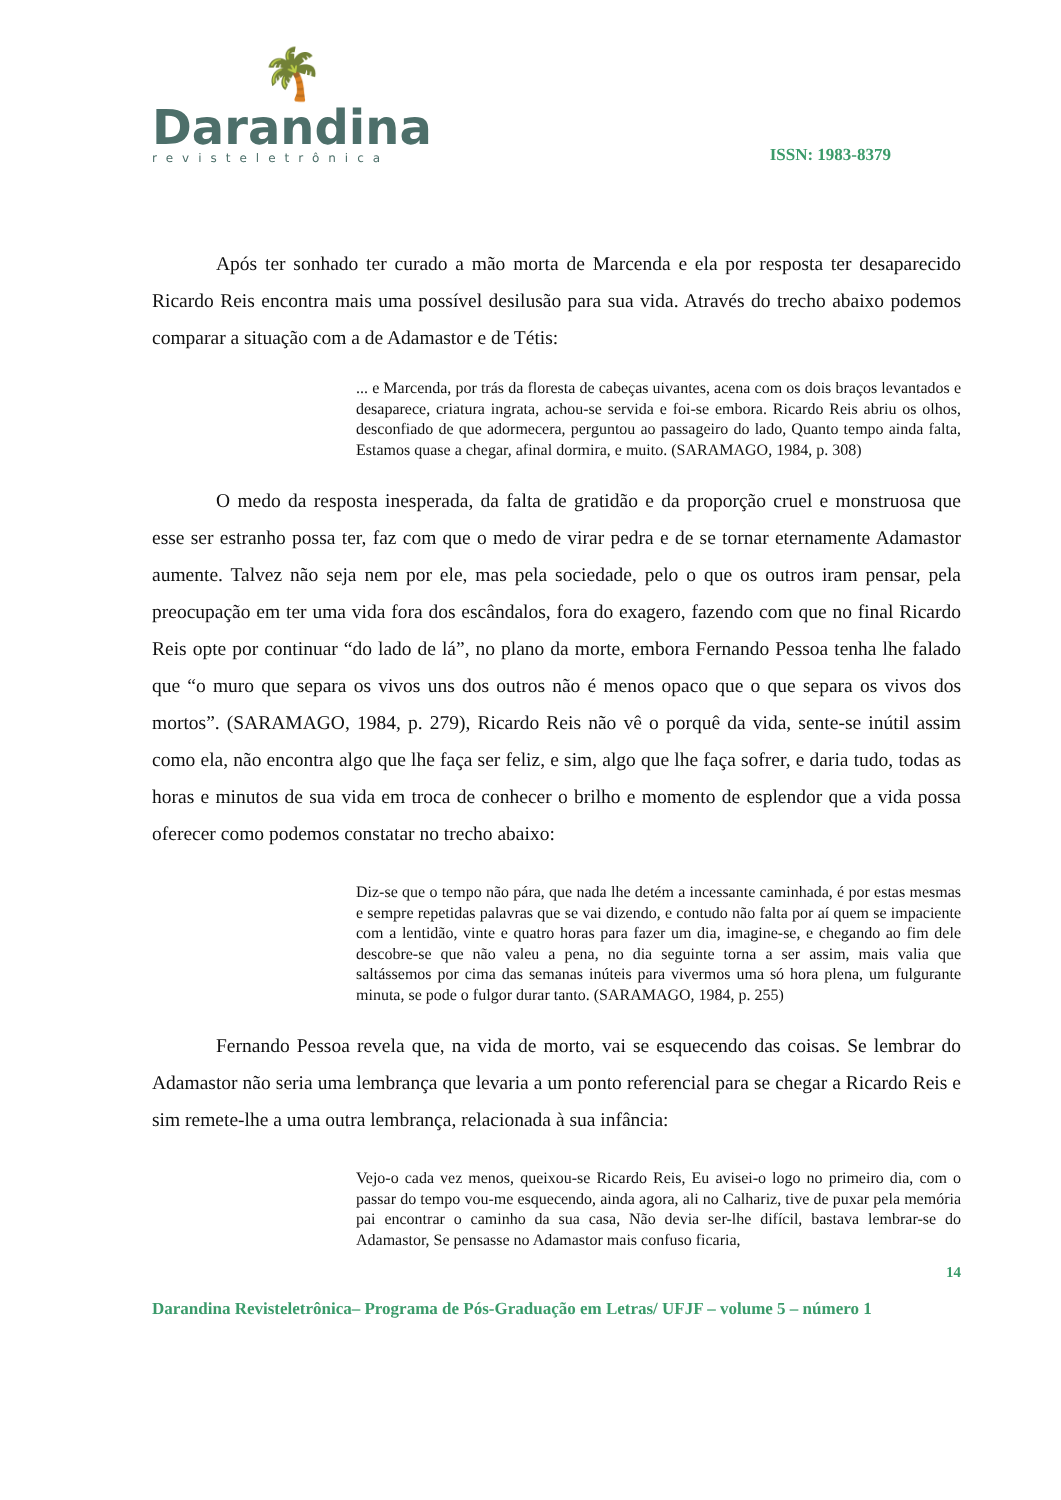🌴
Darandina
revisteletrônica
ISSN: 1983-8379
Após ter sonhado ter curado a mão morta de Marcenda e ela por resposta ter desaparecido Ricardo Reis encontra mais uma possível desilusão para sua vida. Através do trecho abaixo podemos comparar a situação com a de Adamastor e de Tétis:
... e Marcenda, por trás da floresta de cabeças uivantes, acena com os dois braços levantados e desaparece, criatura ingrata, achou-se servida e foi-se embora. Ricardo Reis abriu os olhos, desconfiado de que adormecera, perguntou ao passageiro do lado, Quanto tempo ainda falta, Estamos quase a chegar, afinal dormira, e muito. (SARAMAGO, 1984, p. 308)
O medo da resposta inesperada, da falta de gratidão e da proporção cruel e monstruosa que esse ser estranho possa ter, faz com que o medo de virar pedra e de se tornar eternamente Adamastor aumente. Talvez não seja nem por ele, mas pela sociedade, pelo o que os outros iram pensar, pela preocupação em ter uma vida fora dos escândalos, fora do exagero, fazendo com que no final Ricardo Reis opte por continuar “do lado de lá”, no plano da morte, embora Fernando Pessoa tenha lhe falado que “o muro que separa os vivos uns dos outros não é menos opaco que o que separa os vivos dos mortos”. (SARAMAGO, 1984, p. 279), Ricardo Reis não vê o porquê da vida, sente-se inútil assim como ela, não encontra algo que lhe faça ser feliz, e sim, algo que lhe faça sofrer, e daria tudo, todas as horas e minutos de sua vida em troca de conhecer o brilho e momento de esplendor que a vida possa oferecer como podemos constatar no trecho abaixo:
Diz-se que o tempo não pára, que nada lhe detém a incessante caminhada, é por estas mesmas e sempre repetidas palavras que se vai dizendo, e contudo não falta por aí quem se impaciente com a lentidão, vinte e quatro horas para fazer um dia, imagine-se, e chegando ao fim dele descobre-se que não valeu a pena, no dia seguinte torna a ser assim, mais valia que saltássemos por cima das semanas inúteis para vivermos uma só hora plena, um fulgurante minuta, se pode o fulgor durar tanto. (SARAMAGO, 1984, p. 255)
Fernando Pessoa revela que, na vida de morto, vai se esquecendo das coisas. Se lembrar do Adamastor não seria uma lembrança que levaria a um ponto referencial para se chegar a Ricardo Reis e sim remete-lhe a uma outra lembrança, relacionada à sua infância:
Vejo-o cada vez menos, queixou-se Ricardo Reis, Eu avisei-o logo no primeiro dia, com o passar do tempo vou-me esquecendo, ainda agora, ali no Calhariz, tive de puxar pela memória pai encontrar o caminho da sua casa, Não devia ser-lhe difícil, bastava lembrar-se do Adamastor, Se pensasse no Adamastor mais confuso ficaria,
14
Darandina Revisteletrônica– Programa de Pós-Graduação em Letras/ UFJF – volume 5 – número 1